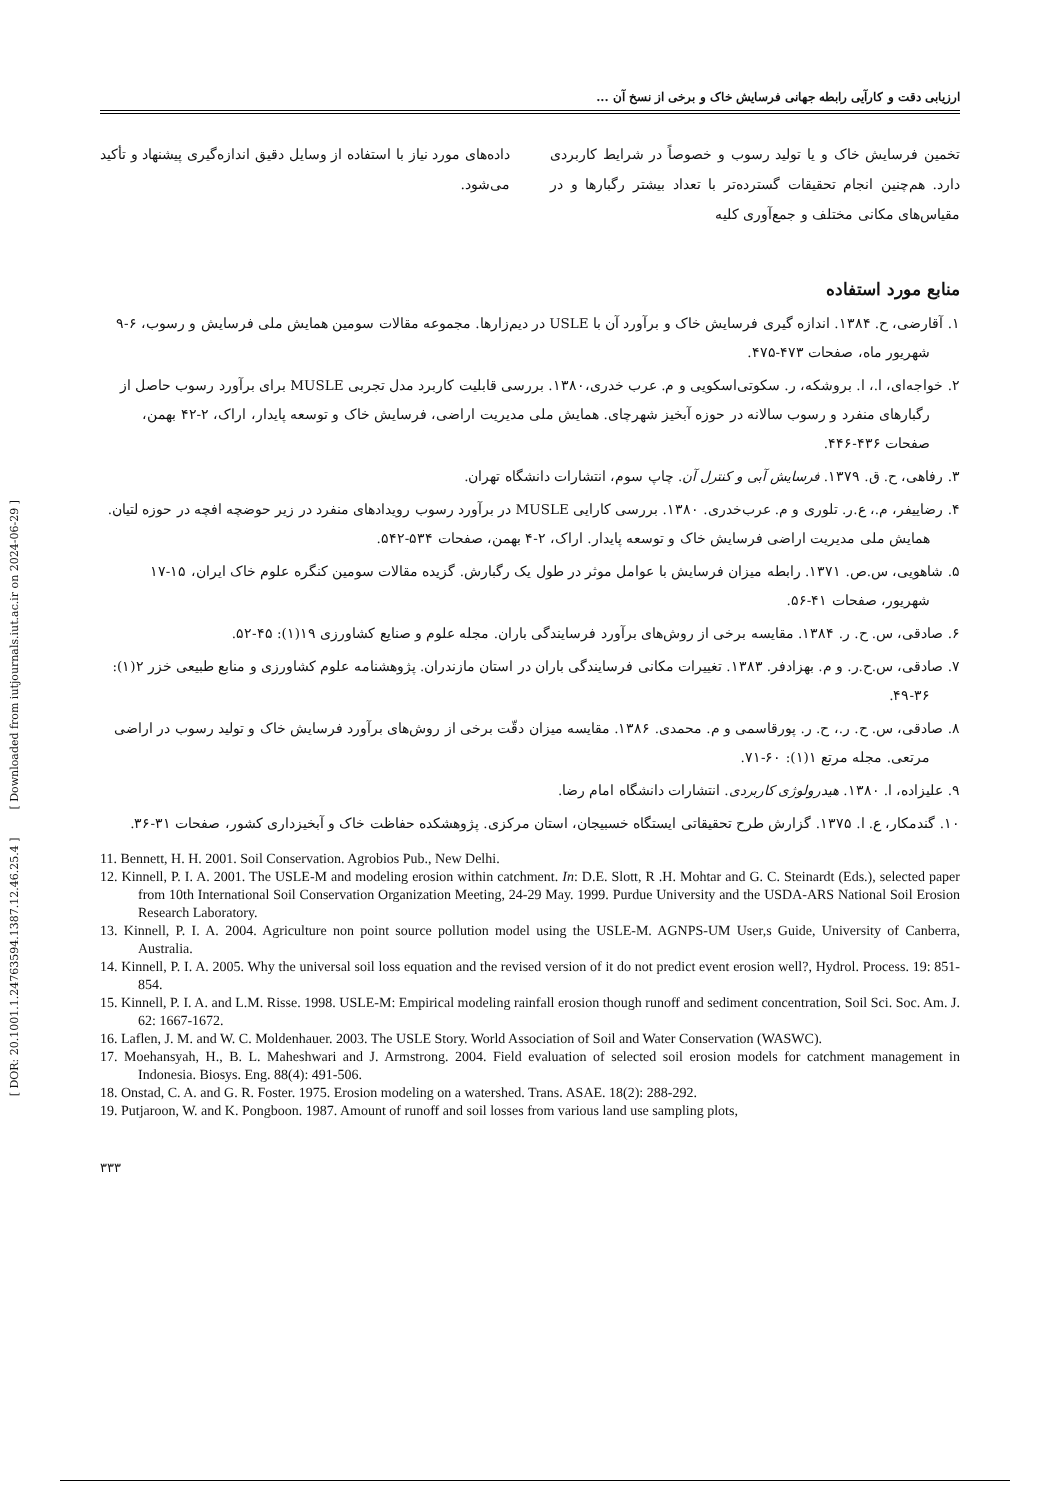[ DOR: 20.1001.1.24763594.1387.12.46.25.4 ] [ Downloaded from iutjournals.iut.ac.ir on 2024-06-29 ]
ارزیابی دقت و کارآیی رابطه جهانی فرسایش خاک و برخی از نسخ آن ...
تخمین فرسایش خاک و یا تولید رسوب و خصوصاً در شرایط کاربردی دارد. هم‌چنین انجام تحقیقات گسترده‌تر با تعداد بیشتر رگبارها و در مقیاس‌های مکانی مختلف و جمع‌آوری کلیه
داده‌های مورد نیاز با استفاده از وسایل دقیق اندازه‌گیری پیشنهاد و تأکید می‌شود.
منابع مورد استفاده
۱. آقارضی، ح. ۱۳۸۴. اندازه گیری فرسایش خاک و برآورد آن با USLE در دیم‌زارها. مجموعه مقالات سومین همایش ملی فرسایش و رسوب، ۶-۹ شهریور ماه، صفحات ۴۷۳-۴۷۵.
۲. خواجه‌ای، ا.، ا. بروشکه، ر. سکوتی‌اسکویی و م. عرب خدری،۱۳۸۰. بررسی قابلیت کاربرد مدل تجربی MUSLE برای برآورد رسوب حاصل از رگبارهای منفرد و رسوب سالانه در حوزه آبخیز شهرچای. همایش ملی مدیریت اراضی، فرسایش خاک و توسعه پایدار، اراک، ۲-۴۲ بهمن، صفحات ۴۳۶-۴۴۶.
۳. رفاهی، ح. ق. ۱۳۷۹. فرسایش آبی و کنترل آن. چاپ سوم، انتشارات دانشگاه تهران.
۴. رضاییفر، م.، ع.ر. تلوری و م. عرب‌خدری. ۱۳۸۰. بررسی کارایی MUSLE در برآورد رسوب رویدادهای منفرد در زیر حوضچه افچه در حوزه لتیان. همایش ملی مدیریت اراضی فرسایش خاک و توسعه پایدار. اراک، ۲-۴ بهمن، صفحات ۵۳۴-۵۴۲.
۵. شاهویی، س.ص. ۱۳۷۱. رابطه میزان فرسایش با عوامل موثر در طول یک رگبارش. گزیده مقالات سومین کنگره علوم خاک ایران، ۱۵-۱۷ شهریور، صفحات ۴۱-۵۶.
۶. صادقی، س. ح. ر. ۱۳۸۴. مقایسه برخی از روش‌های برآورد فرسایندگی باران. مجله علوم و صنایع کشاورزی ۱۹(۱): ۴۵-۵۲.
۷. صادقی، س.ح.ر. و م. بهزادفر. ۱۳۸۳. تغییرات مکانی فرسایندگی باران در استان مازندران. پژوهشنامه علوم کشاورزی و منابع طبیعی خزر ۲(۱): ۳۶-۴۹.
۸. صادقی، س. ح. ر.، ح. ر. پورقاسمی و م. محمدی. ۱۳۸۶. مقایسه میزان دقّت برخی از روش‌های برآورد فرسایش خاک و تولید رسوب در اراضی مرتعی. مجله مرتع ۱(۱): ۶۰-۷۱.
۹. علیزاده، ا. ۱۳۸۰. هیدرولوژی کاربردی. انتشارات دانشگاه امام رضا.
۱۰. گندمکار، ع. ا. ۱۳۷۵. گزارش طرح تحقیقاتی ایستگاه خسبیجان، استان مرکزی. پژوهشکده حفاظت خاک و آبخیزداری کشور، صفحات ۳۱-۳۶.
11. Bennett, H. H. 2001. Soil Conservation. Agrobios Pub., New Delhi.
12. Kinnell, P. I. A. 2001. The USLE-M and modeling erosion within catchment. In: D.E. Slott, R .H. Mohtar and G. C. Steinardt (Eds.), selected paper from 10th International Soil Conservation Organization Meeting, 24-29 May. 1999. Purdue University and the USDA-ARS National Soil Erosion Research Laboratory.
13. Kinnell, P. I. A. 2004. Agriculture non point source pollution model using the USLE-M. AGNPS-UM User,s Guide, University of Canberra, Australia.
14. Kinnell, P. I. A. 2005. Why the universal soil loss equation and the revised version of it do not predict event erosion well?, Hydrol. Process. 19: 851-854.
15. Kinnell, P. I. A. and L.M. Risse. 1998. USLE-M: Empirical modeling rainfall erosion though runoff and sediment concentration, Soil Sci. Soc. Am. J. 62: 1667-1672.
16. Laflen, J. M. and W. C. Moldenhauer. 2003. The USLE Story. World Association of Soil and Water Conservation (WASWC).
17. Moehansyah, H., B. L. Maheshwari and J. Armstrong. 2004. Field evaluation of selected soil erosion models for catchment management in Indonesia. Biosys. Eng. 88(4): 491-506.
18. Onstad, C. A. and G. R. Foster. 1975. Erosion modeling on a watershed. Trans. ASAE. 18(2): 288-292.
19. Putjaroon, W. and K. Pongboon. 1987. Amount of runoff and soil losses from various land use sampling plots,
۳۳۳